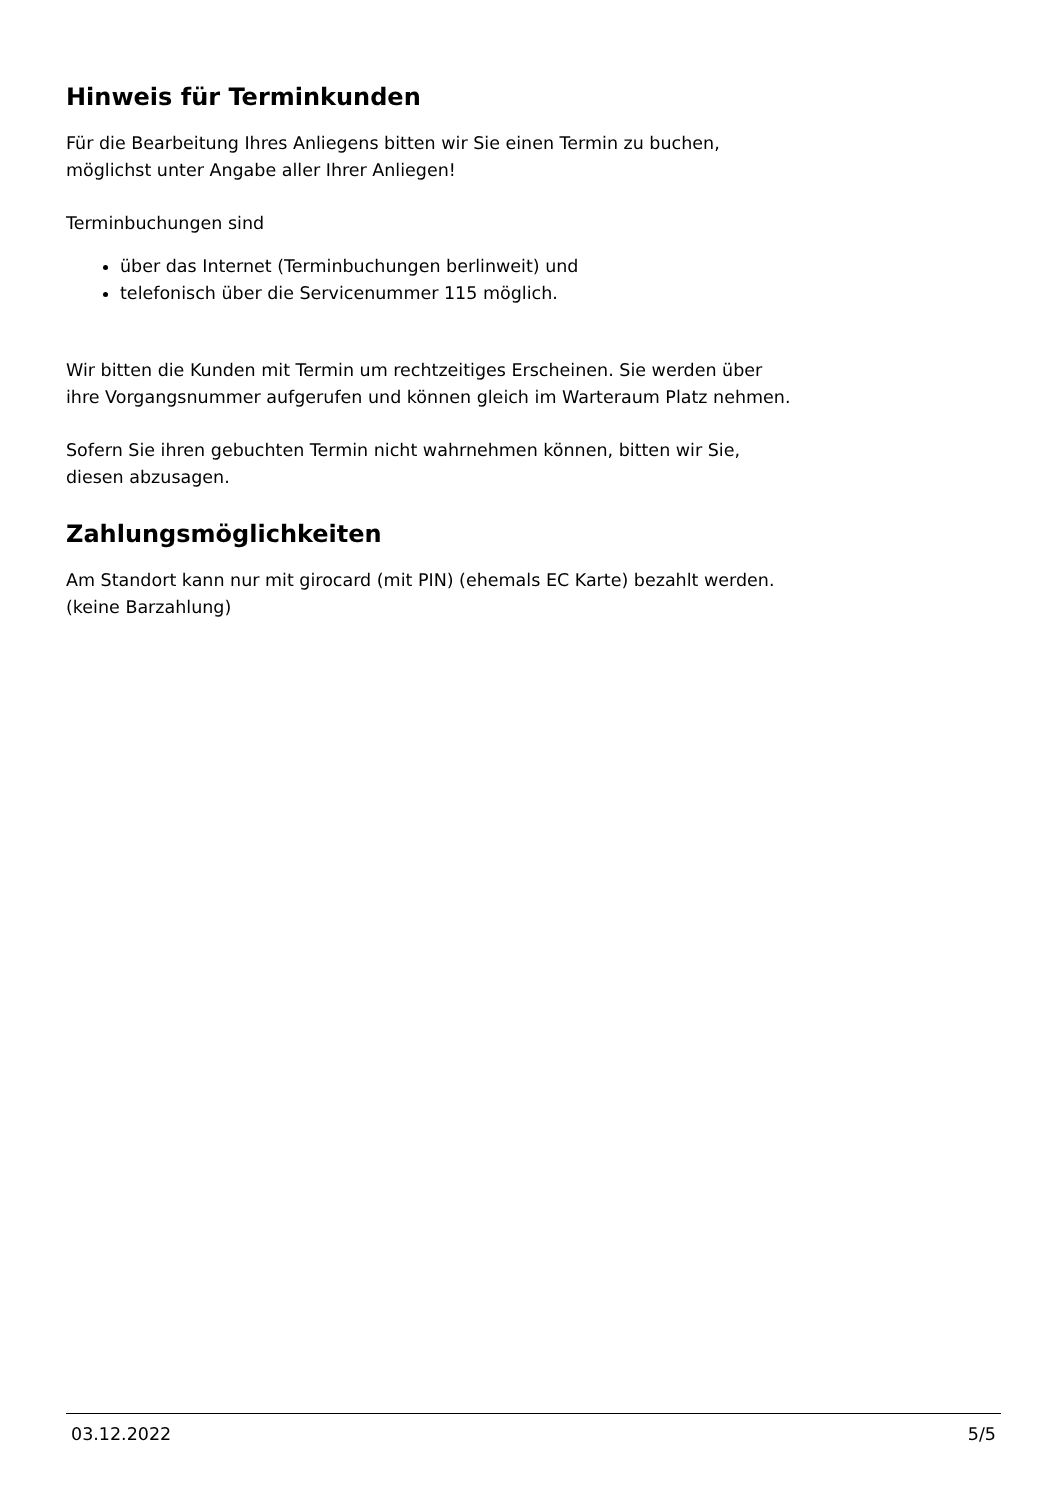Hinweis für Terminkunden
Für die Bearbeitung Ihres Anliegens bitten wir Sie einen Termin zu buchen,
möglichst unter Angabe aller Ihrer Anliegen!
Terminbuchungen sind
über das Internet (Terminbuchungen berlinweit) und
telefonisch über die Servicenummer 115 möglich.
Wir bitten die Kunden mit Termin um rechtzeitiges Erscheinen. Sie werden über
ihre Vorgangsnummer aufgerufen und können gleich im Warteraum Platz nehmen.
Sofern Sie ihren gebuchten Termin nicht wahrnehmen können, bitten wir Sie,
diesen abzusagen.
Zahlungsmöglichkeiten
Am Standort kann nur mit girocard (mit PIN) (ehemals EC Karte) bezahlt werden.
(keine Barzahlung)
03.12.2022 5/5